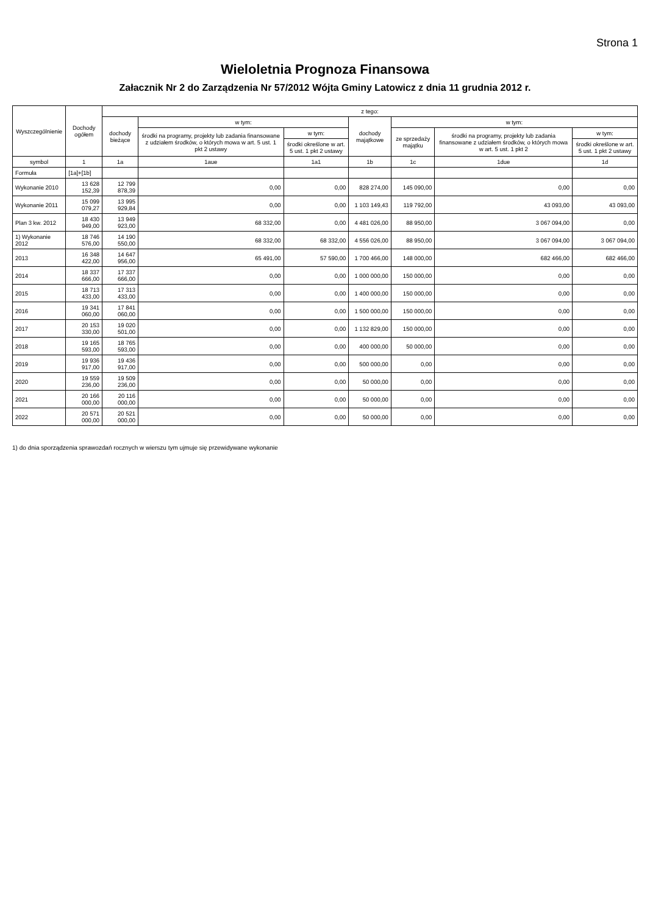Strona 1
Wieloletnia Prognoza Finansowa
Załacznik Nr 2 do Zarządzenia Nr 57/2012 Wójta Gminy Latowicz z dnia 11 grudnia 2012 r.
| Wyszczególnienie | Dochody ogółem | z tego: | | | | | | |
| --- | --- | --- | --- | --- | --- | --- | --- | --- |
| | | dochody bieżące | w tym: | | dochody majątkowe | w tym: | | |
| | | | środki na programy, projekty lub zadania finansowane z udziałem środków, o których mowa w art. 5 ust. 1 pkt 2 ustawy | w tym: | | ze sprzedaży majątku | środki na programy, projekty lub zadania finansowane z udziałem środków, o których mowa w art. 5 ust. 1 pkt 2 | w tym: |
| | | | | środki określone w art. 5 ust. 1 pkt 2 ustawy | | | | środki określone w art. 5 ust. 1 pkt 2 ustawy |
| symbol | 1 | 1a | 1aue | 1a1 | 1b | 1c | 1due | 1d |
| Formuła | [1a]+[1b] | | | | | | | |
| Wykonanie 2010 | 13 628 152,39 | 12 799 878,39 | 0,00 | 0,00 | 828 274,00 | 145 090,00 | 0,00 | 0,00 |
| Wykonanie 2011 | 15 099 079,27 | 13 995 929,84 | 0,00 | 0,00 | 1 103 149,43 | 119 792,00 | 43 093,00 | 43 093,00 |
| Plan 3 kw. 2012 | 18 430 949,00 | 13 949 923,00 | 68 332,00 | 0,00 | 4 481 026,00 | 88 950,00 | 3 067 094,00 | 0,00 |
| 1) Wykonanie 2012 | 18 746 576,00 | 14 190 550,00 | 68 332,00 | 68 332,00 | 4 556 026,00 | 88 950,00 | 3 067 094,00 | 3 067 094,00 |
| 2013 | 16 348 422,00 | 14 647 956,00 | 65 491,00 | 57 590,00 | 1 700 466,00 | 148 000,00 | 682 466,00 | 682 466,00 |
| 2014 | 18 337 666,00 | 17 337 666,00 | 0,00 | 0,00 | 1 000 000,00 | 150 000,00 | 0,00 | 0,00 |
| 2015 | 18 713 433,00 | 17 313 433,00 | 0,00 | 0,00 | 1 400 000,00 | 150 000,00 | 0,00 | 0,00 |
| 2016 | 19 341 060,00 | 17 841 060,00 | 0,00 | 0,00 | 1 500 000,00 | 150 000,00 | 0,00 | 0,00 |
| 2017 | 20 153 330,00 | 19 020 501,00 | 0,00 | 0,00 | 1 132 829,00 | 150 000,00 | 0,00 | 0,00 |
| 2018 | 19 165 593,00 | 18 765 593,00 | 0,00 | 0,00 | 400 000,00 | 50 000,00 | 0,00 | 0,00 |
| 2019 | 19 936 917,00 | 19 436 917,00 | 0,00 | 0,00 | 500 000,00 | 0,00 | 0,00 | 0,00 |
| 2020 | 19 559 236,00 | 19 509 236,00 | 0,00 | 0,00 | 50 000,00 | 0,00 | 0,00 | 0,00 |
| 2021 | 20 166 000,00 | 20 116 000,00 | 0,00 | 0,00 | 50 000,00 | 0,00 | 0,00 | 0,00 |
| 2022 | 20 571 000,00 | 20 521 000,00 | 0,00 | 0,00 | 50 000,00 | 0,00 | 0,00 | 0,00 |
1) do dnia sporządzenia sprawozdań rocznych w wierszu tym ujmuje się przewidywane wykonanie